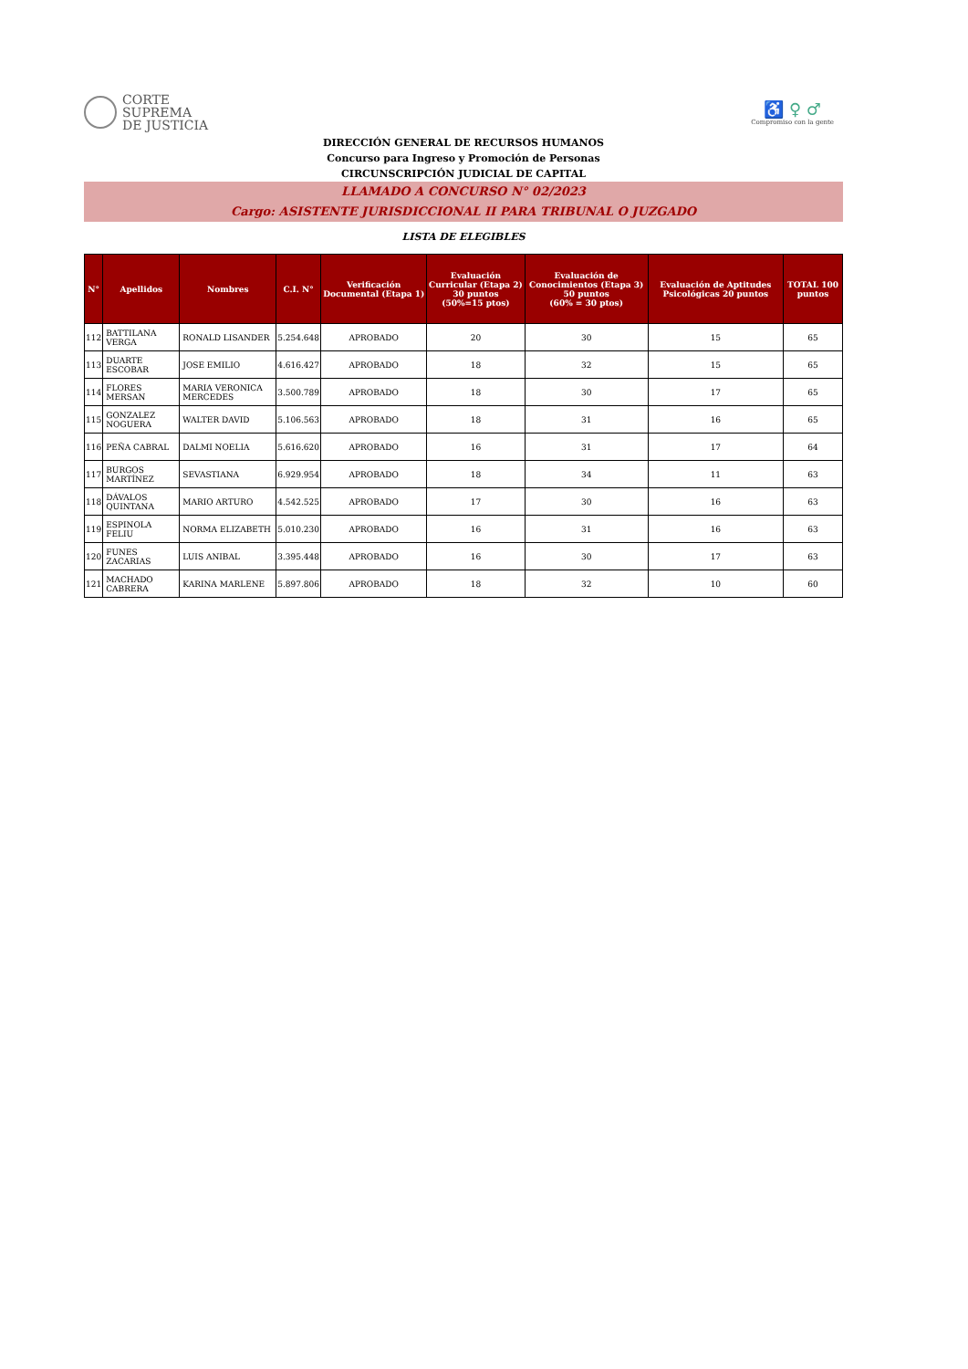CORTE
SUPREMA
DE JUSTICIA
♿ ♀ ♂
Compromiso con la gente
DIRECCIÓN GENERAL DE RECURSOS HUMANOS
Concurso para Ingreso y Promoción de Personas
CIRCUNSCRIPCIÓN JUDICIAL DE CAPITAL
LLAMADO A CONCURSO N° 02/2023
Cargo: ASISTENTE JURISDICCIONAL II PARA TRIBUNAL O JUZGADO
LISTA DE ELEGIBLES
| N° | Apellidos | Nombres | C.I. N° | Verificación Documental (Etapa 1) | Evaluación Curricular (Etapa 2) 30 puntos (50%=15 ptos) | Evaluación de Conocimientos (Etapa 3) 50 puntos (60% = 30 ptos) | Evaluación de Aptitudes Psicológicas 20 puntos | TOTAL 100 puntos |
| --- | --- | --- | --- | --- | --- | --- | --- | --- |
| 112 | BATTILANA VERGA | RONALD LISANDER | 5.254.648 | APROBADO | 20 | 30 | 15 | 65 |
| 113 | DUARTE ESCOBAR | JOSE EMILIO | 4.616.427 | APROBADO | 18 | 32 | 15 | 65 |
| 114 | FLORES MERSAN | MARIA VERONICA MERCEDES | 3.500.789 | APROBADO | 18 | 30 | 17 | 65 |
| 115 | GONZALEZ NOGUERA | WALTER DAVID | 5.106.563 | APROBADO | 18 | 31 | 16 | 65 |
| 116 | PEÑA CABRAL | DALMI NOELIA | 5.616.620 | APROBADO | 16 | 31 | 17 | 64 |
| 117 | BURGOS MARTÍNEZ | SEVASTIANA | 6.929.954 | APROBADO | 18 | 34 | 11 | 63 |
| 118 | DÁVALOS QUINTANA | MARIO ARTURO | 4.542.525 | APROBADO | 17 | 30 | 16 | 63 |
| 119 | ESPINOLA FELIU | NORMA ELIZABETH | 5.010.230 | APROBADO | 16 | 31 | 16 | 63 |
| 120 | FUNES ZACARIAS | LUIS ANIBAL | 3.395.448 | APROBADO | 16 | 30 | 17 | 63 |
| 121 | MACHADO CABRERA | KARINA MARLENE | 5.897.806 | APROBADO | 18 | 32 | 10 | 60 |